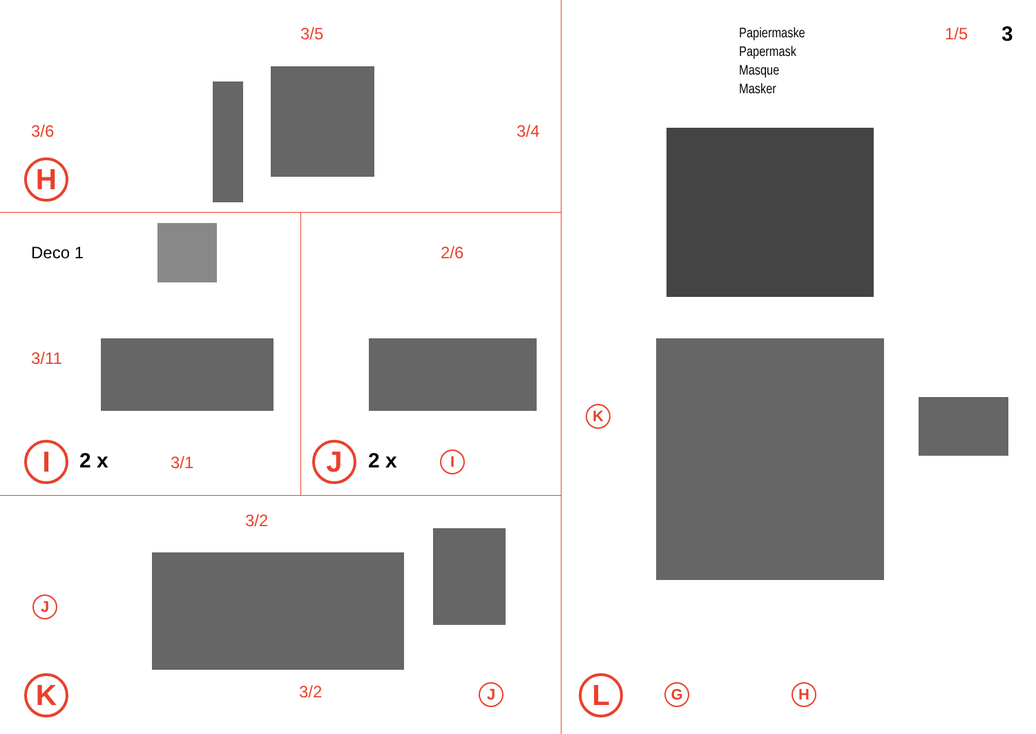3/5
3/6 3/4
H
Deco 1
3/11
3/1
I 2 x
2/6
J 2 x I
3/2
J
3/2
K J
Papiermaske
Papermask
Masque
Masker
1/5 3
K
L G H